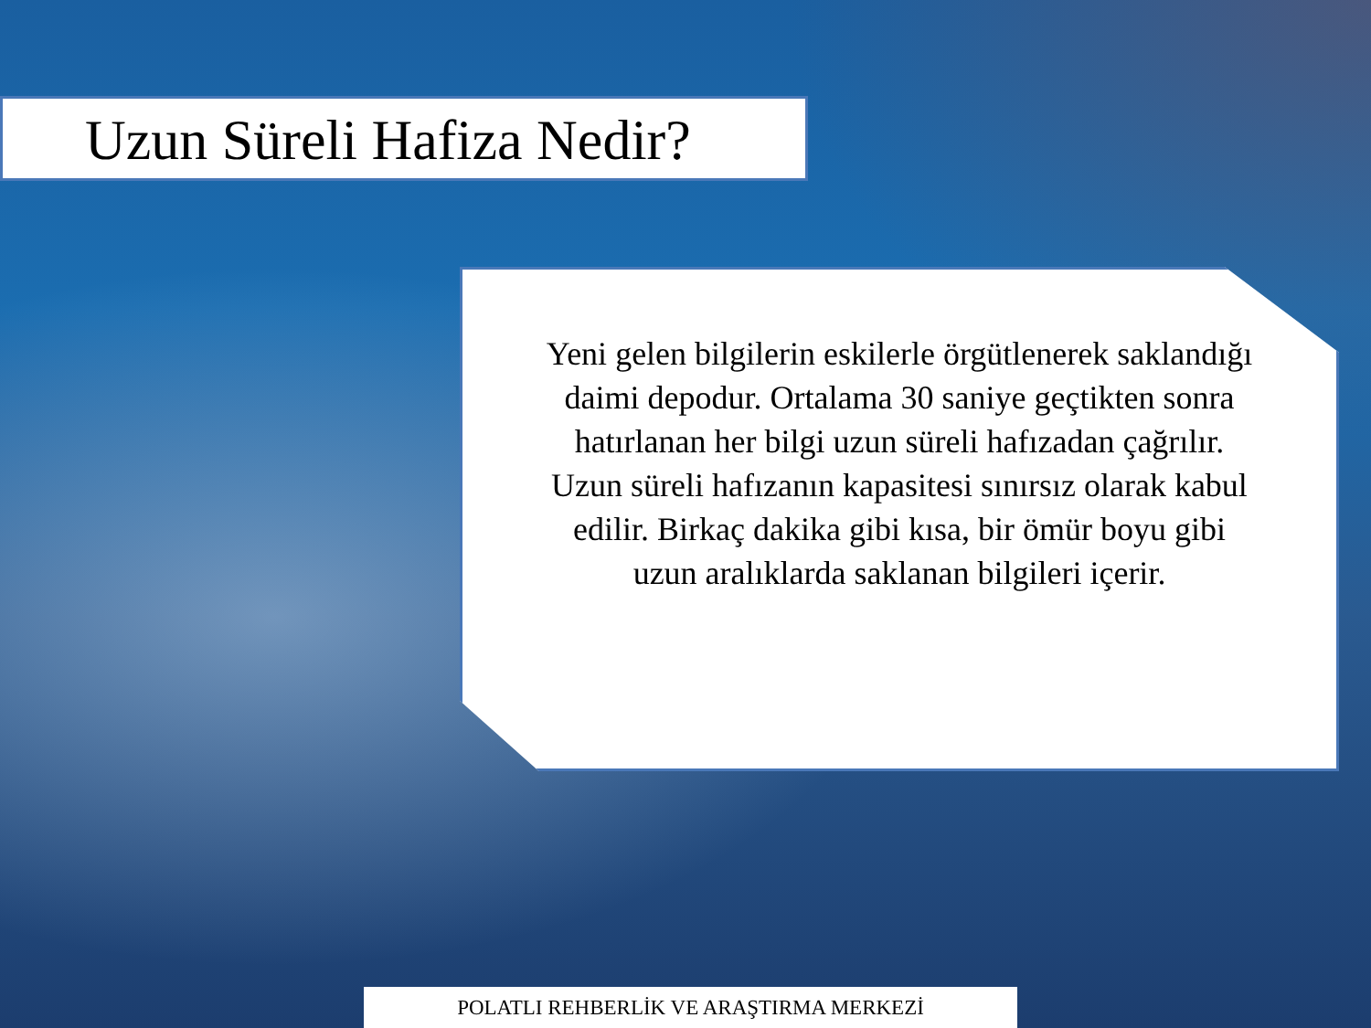Uzun Süreli Hafiza Nedir?
Yeni gelen bilgilerin eskilerle örgütlenerek saklandığı daimi depodur. Ortalama 30 saniye geçtikten sonra hatırlanan her bilgi uzun süreli hafızadan çağrılır.
Uzun süreli hafızanın kapasitesi sınırsız olarak kabul edilir. Birkaç dakika gibi kısa, bir ömür boyu gibi uzun aralıklarda saklanan bilgileri içerir.
POLATLI REHBERLİK VE ARAŞTIRMA MERKEZİ